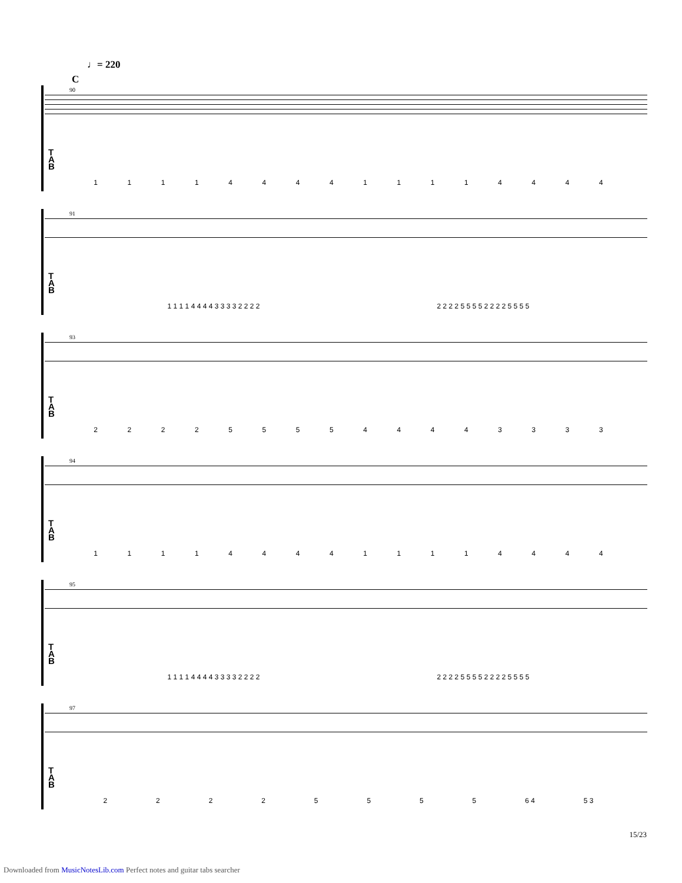♩= 220
C
90
T
A
B
1 1 1 1 4 4 4 4 1 1 1 1 4 4 4 4
91
T
A
B
1 1 1 1 4 4 4 4 3 3 3 3 2 2 2 2 2 2 2 2 5 5 5 5 2 2 2 2 5 5 5 5
93
T
A
B
2 2 2 2 5 5 5 5 4 4 4 4 3 3 3 3
94
T
A
B
1 1 1 1 4 4 4 4 1 1 1 1 4 4 4 4
95
T
A
B
1 1 1 1 4 4 4 4 3 3 3 3 2 2 2 2 2 2 2 2 5 5 5 5 2 2 2 2 5 5 5 5
97
T
A
B
2 2 2 2 5 5 5 5 6 4 5 3
15/23
Downloaded from MusicNotesLib.com Perfect notes and guitar tabs searcher